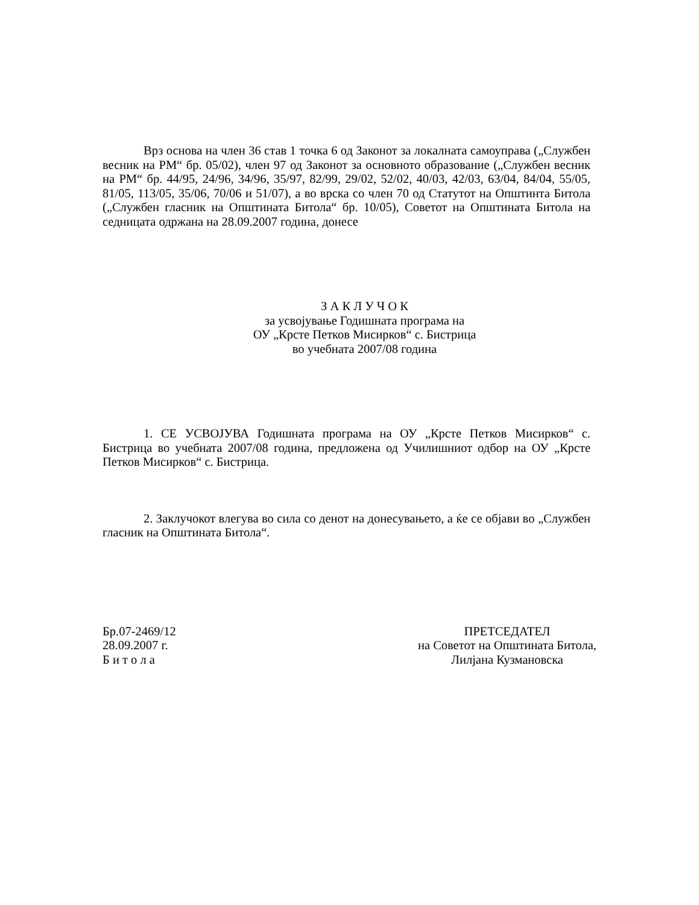Врз основа на член 36 став 1 точка 6 од Законот за локалната самоуправа („Службен весник на РМ“ бр. 05/02), член 97 од Законот за основното образование („Службен весник на РМ“ бр. 44/95, 24/96, 34/96, 35/97, 82/99, 29/02, 52/02, 40/03, 42/03, 63/04, 84/04, 55/05, 81/05, 113/05, 35/06, 70/06 и 51/07), а во врска со член 70 од Статутот на Општинта Битола („Службен гласник на Општината Битола“ бр. 10/05), Советот на Општината Битола на седницата одржана на 28.09.2007 година, донесе
З А К Л У Ч О К
за усвојување Годишната програма на
ОУ „Крсте Петков Мисирков“ с. Бистрица
во учебната 2007/08 година
1. СЕ УСВОЈУВА Годишната програма на ОУ „Крсте Петков Мисирков“ с. Бистрица во учебната 2007/08 година, предложена од Училишниот одбор на ОУ „Крсте Петков Мисирков“ с. Бистрица.
2. Заклучокот влегува во сила со денот на донесувањето, а ќе се објави во „Службен гласник на Општината Битола“.
Бр.07-2469/12
28.09.2007 г.
Б и т о л а
ПРЕТСЕДАТЕЛ
на Советот на Општината Битола,
Лилјана Кузмановска